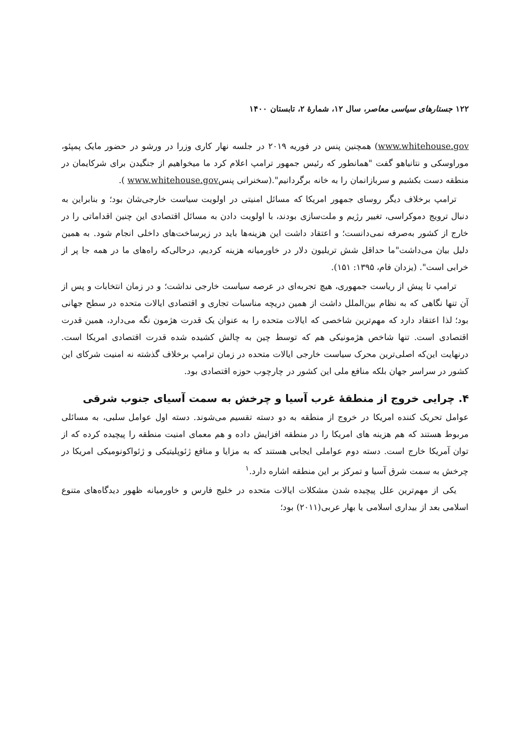۱۲۲ جستارهای سیاسی معاصر، سال ۱۲، شمارهٔ ۲، تابستان ۱۴۰۰
www.whitehouse.gov) همچنین پنس در فوریه ۲۰۱۹ در جلسه نهار کاری وزرا در ورشو در حضور مایک پمپئو، موراوسکی و نتانیاهو گفت "همانطور که رئیس جمهور ترامپ اعلام کرد ما میخواهیم از جنگیدن برای شرکایمان در منطقه دست بکشیم و سربازانمان را به خانه برگردانیم".(سخنرانی پنسwww.whitehouse.gov ).
ترامپ برخلاف دیگر روسای جمهور امریکا که مسائل امنیتی در اولویت سیاست خارجی‌شان بود؛ و بنابراین به دنبال ترویج دموکراسی، تغییر رژیم و ملت‌سازی بودند، با اولویت دادن به مسائل اقتصادی این چنین اقداماتی را در خارج از کشور به‌صرفه نمی‌دانست؛ و اعتقاد داشت این هزینه‌ها باید در زیرساخت‌های داخلی انجام شود. به همین دلیل بیان می‌داشت"ما حداقل شش تریلیون دلار در خاورمیانه هزینه کردیم، درحالی‌که راه‌های ما در همه جا پر از خرابی است". (یزدان فام، ۱۳۹۵: ۱۵۱).
ترامپ تا پیش از ریاست جمهوری، هیچ تجربه‌ای در عرصه سیاست خارجی نداشت؛ و در زمان انتخابات و پس از آن تنها نگاهی که به نظام بین‌الملل داشت از همین دریچه مناسبات تجاری و اقتصادی ایالات متحده در سطح جهانی بود؛ لذا اعتقاد دارد که مهم‌ترین شاخصی که ایالات متحده را به عنوان یک قدرت هژمون نگه می‌دارد، همین قدرت اقتصادی است. تنها شاخص هژمونیکی هم که توسط چین به چالش کشیده شده قدرت اقتصادی امریکا است. درنهایت این‌که اصلی‌ترین محرک سیاست خارجی ایالات متحده در زمان ترامپ برخلاف گذشته نه امنیت شرکای این کشور در سراسر جهان بلکه منافع ملی این کشور در چارچوب حوزه اقتصادی بود.
۴. چرایی خروج از منطقهٔ غرب آسیا و چرخش به سمت آسیای جنوب شرقی
عوامل تحریک کننده امریکا در خروج از منطقه به دو دسته تقسیم می‌شوند. دسته اول عوامل سلبی، به مسائلی مربوط هستند که هم هزینه های امریکا را در منطقه افزایش داده و هم معمای امنیت منطقه را پیچیده کرده که از توان آمریکا خارج است. دسته دوم عواملی ایجابی هستند که به مزایا و منافع ژئوپلیتیکی و ژئواکونومیکی امریکا در چرخش به سمت شرق آسیا و تمرکز بر این منطقه اشاره دارد.<sup>۱</sup>
یکی از مهم‌ترین علل پیچیده شدن مشکلات ایالات متحده در خلیج فارس و خاورمیانه ظهور دیدگاه‌های متنوع اسلامی بعد از بیداری اسلامی یا بهار عربی(۲۰۱۱) بود؛